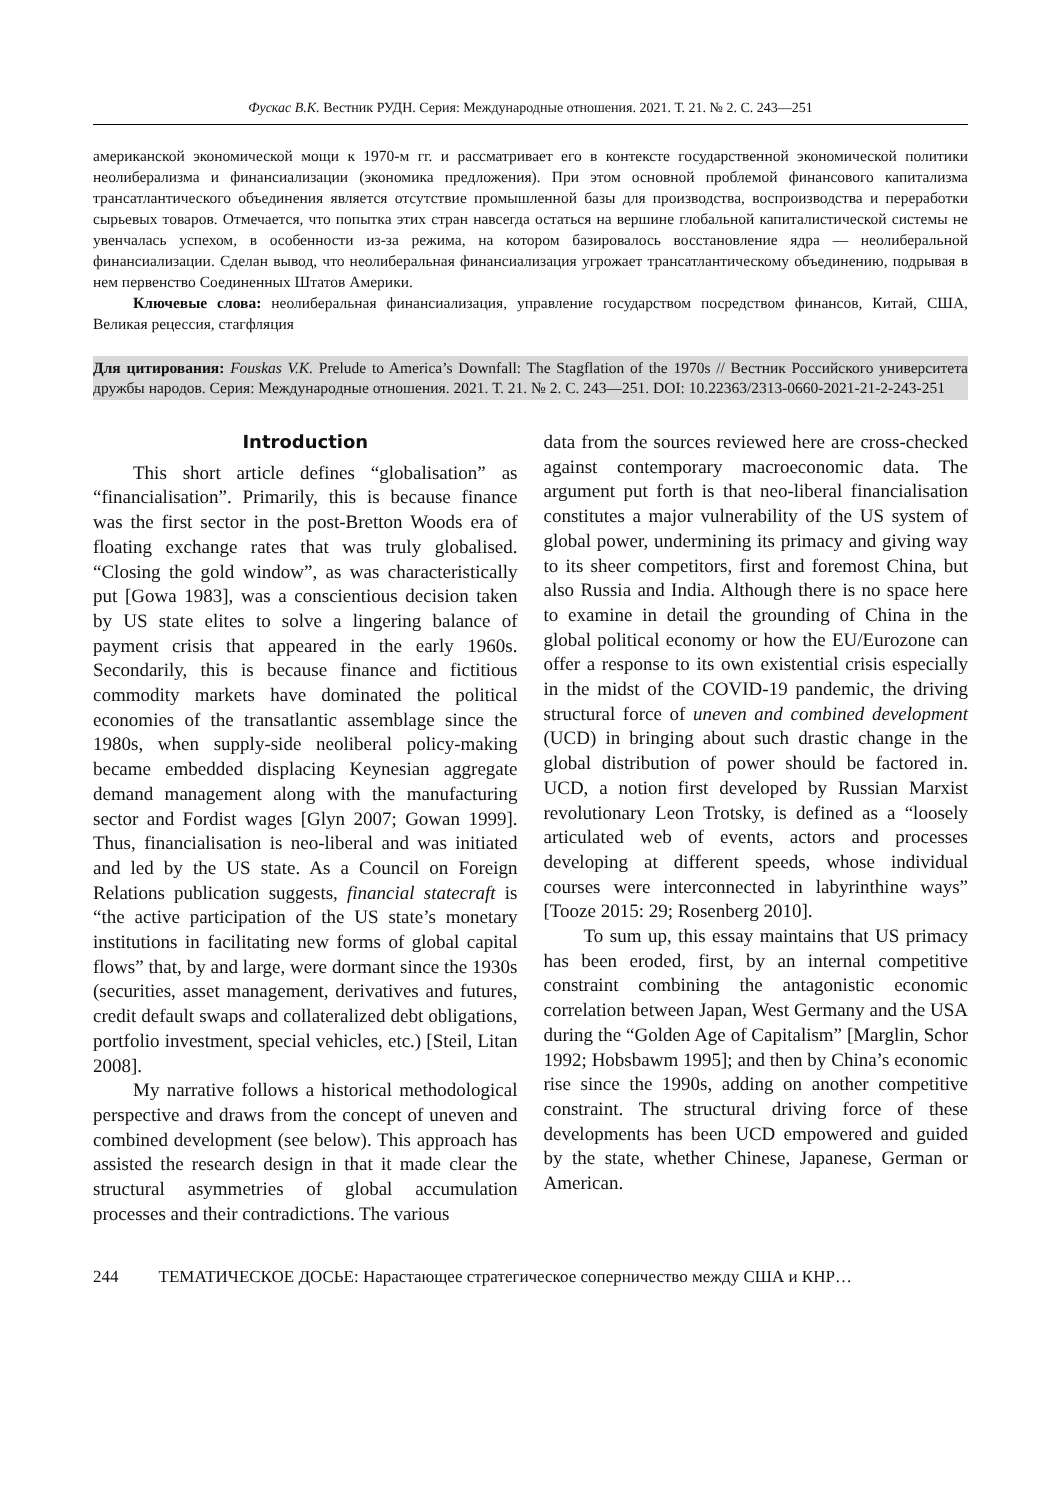Фускас В.К. Вестник РУДН. Серия: Международные отношения. 2021. Т. 21. № 2. С. 243—251
американской экономической мощи к 1970-м гг. и рассматривает его в контексте государственной экономической политики неолиберализма и финансиализации (экономика предложения). При этом основной проблемой финансового капитализма трансатлантического объединения является отсутствие промышленной базы для производства, воспроизводства и переработки сырьевых товаров. Отмечается, что попытка этих стран навсегда остаться на вершине глобальной капиталистической системы не увенчалась успехом, в особенности из-за режима, на котором базировалось восстановление ядра — неолиберальной финансиализации. Сделан вывод, что неолиберальная финансиализация угрожает трансатлантическому объединению, подрывая в нем первенство Соединенных Штатов Америки.
Ключевые слова: неолиберальная финансиализация, управление государством посредством финансов, Китай, США, Великая рецессия, стагфляция
Для цитирования: Fouskas V.K. Prelude to America’s Downfall: The Stagflation of the 1970s // Вестник Российского университета дружбы народов. Серия: Международные отношения. 2021. Т. 21. № 2. С. 243—251. DOI: 10.22363/2313-0660-2021-21-2-243-251
Introduction
This short article defines “globalisation” as “financialisation”. Primarily, this is because finance was the first sector in the post-Bretton Woods era of floating exchange rates that was truly globalised. “Closing the gold window”, as was characteristically put [Gowa 1983], was a conscientious decision taken by US state elites to solve a lingering balance of payment crisis that appeared in the early 1960s. Secondarily, this is because finance and fictitious commodity markets have dominated the political economies of the transatlantic assemblage since the 1980s, when supply-side neoliberal policy-making became embedded displacing Keynesian aggregate demand management along with the manufacturing sector and Fordist wages [Glyn 2007; Gowan 1999]. Thus, financialisation is neo-liberal and was initiated and led by the US state. As a Council on Foreign Relations publication suggests, financial statecraft is “the active participation of the US state’s monetary institutions in facilitating new forms of global capital flows” that, by and large, were dormant since the 1930s (securities, asset management, derivatives and futures, credit default swaps and collateralized debt obligations, portfolio investment, special vehicles, etc.) [Steil, Litan 2008].
My narrative follows a historical methodological perspective and draws from the concept of uneven and combined development (see below). This approach has assisted the research design in that it made clear the structural asymmetries of global accumulation processes and their contradictions. The various
data from the sources reviewed here are cross-checked against contemporary macroeconomic data. The argument put forth is that neo-liberal financialisation constitutes a major vulnerability of the US system of global power, undermining its primacy and giving way to its sheer competitors, first and foremost China, but also Russia and India. Although there is no space here to examine in detail the grounding of China in the global political economy or how the EU/Eurozone can offer a response to its own existential crisis especially in the midst of the COVID-19 pandemic, the driving structural force of uneven and combined development (UCD) in bringing about such drastic change in the global distribution of power should be factored in. UCD, a notion first developed by Russian Marxist revolutionary Leon Trotsky, is defined as a “loosely articulated web of events, actors and processes developing at different speeds, whose individual courses were interconnected in labyrinthine ways” [Tooze 2015: 29; Rosenberg 2010].
To sum up, this essay maintains that US primacy has been eroded, first, by an internal competitive constraint combining the antagonistic economic correlation between Japan, West Germany and the USA during the “Golden Age of Capitalism” [Marglin, Schor 1992; Hobsbawm 1995]; and then by China’s economic rise since the 1990s, adding on another competitive constraint. The structural driving force of these developments has been UCD empowered and guided by the state, whether Chinese, Japanese, German or American.
244 ТЕМАТИЧЕСКОЕ ДОСЬЕ: Нарастающее стратегическое соперничество между США и КНР…